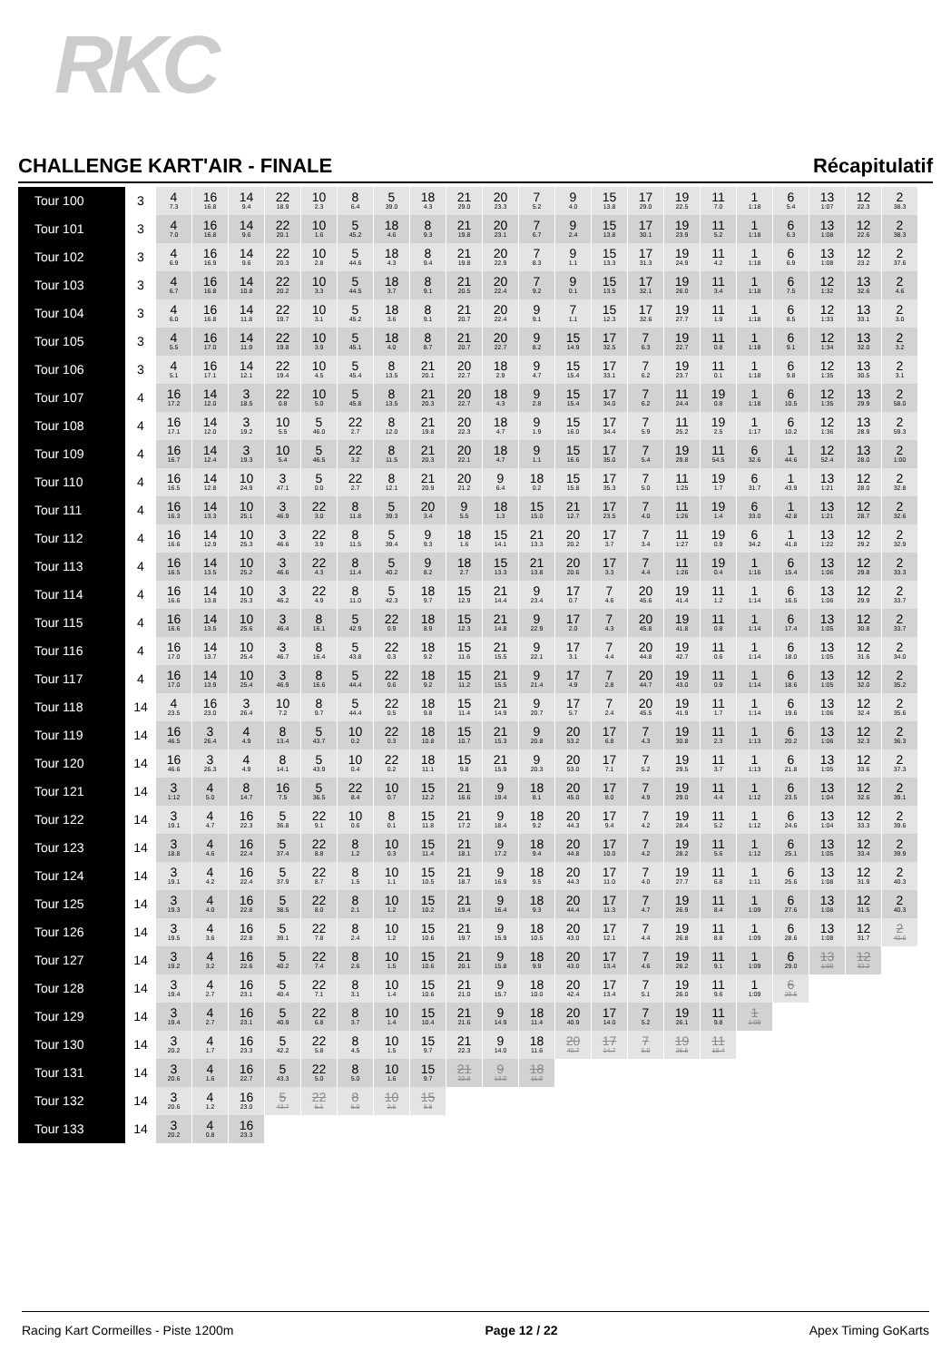RKC
CHALLENGE KART'AIR - FINALE Récapitulatif
| Tour 100 | 3 | 4 7.3 | 16 16.8 | 14 9.4 | 22 18.9 | 10 2.3 | 8 6.4 | 5 39.0 | 18 4.3 | 21 29.0 | 20 23.3 | 7 5.2 | 9 4.0 | 15 13.8 | 17 29.0 | 19 22.5 | 11 7.0 | 1 1:18 | 6 5.4 | 13 1:07 | 12 22.3 | 2 38.3 |
| Tour 101 | 3 | 4 7.0 | 16 16.8 | 14 9.6 | 22 20.1 | 10 1.6 | 5 45.2 | 18 4.6 | 8 9.3 | 21 19.8 | 20 23.1 | 7 6.7 | 9 2.4 | 15 13.8 | 17 30.1 | 19 23.9 | 11 5.2 | 1 1:18 | 6 6.3 | 13 1:08 | 12 22.6 | 2 38.3 |
| Tour 102 | 3 | 4 6.9 | 16 16.9 | 14 9.6 | 22 20.3 | 10 2.8 | 5 44.6 | 18 4.3 | 8 9.4 | 21 19.8 | 20 22.9 | 7 8.3 | 9 1.1 | 15 13.3 | 17 31.3 | 19 24.9 | 11 4.2 | 1 1:18 | 6 6.9 | 13 1:08 | 12 23.2 | 2 37.6 |
| Tour 103 | 3 | 4 6.7 | 16 16.8 | 14 10.8 | 22 20.2 | 10 3.3 | 5 44.5 | 18 3.7 | 8 9.1 | 21 20.5 | 20 22.4 | 7 9.2 | 9 0.1 | 15 13.5 | 17 32.1 | 19 26.0 | 11 3.4 | 1 1:18 | 6 7.5 | 12 1:32 | 13 32.6 | 2 4.6 |
| Tour 104 | 3 | 4 6.0 | 16 16.8 | 14 11.8 | 22 19.7 | 10 3.1 | 5 45.2 | 18 3.6 | 8 9.1 | 21 20.7 | 20 22.4 | 9 9.1 | 7 1.1 | 15 12.3 | 17 32.6 | 19 27.7 | 11 1.9 | 1 1:18 | 6 8.5 | 12 1:33 | 13 33.1 | 2 3.0 |
| Tour 105 | 3 | 4 5.5 | 16 17.0 | 14 11.9 | 22 19.8 | 10 3.9 | 5 45.1 | 18 4.0 | 8 8.7 | 21 20.7 | 20 22.7 | 9 8.2 | 15 14.9 | 17 32.5 | 7 6.3 | 19 22.7 | 11 0.8 | 1 1:18 | 6 9.1 | 12 1:34 | 13 32.0 | 2 3.2 |
| Tour 106 | 3 | 4 5.1 | 16 17.1 | 14 12.1 | 22 19.4 | 10 4.5 | 5 45.4 | 8 13.5 | 21 20.1 | 20 22.7 | 18 2.9 | 9 4.7 | 15 15.4 | 17 33.1 | 7 6.2 | 19 23.7 | 11 0.1 | 1 1:18 | 6 9.8 | 12 1:35 | 13 30.5 | 2 3.1 |
| Tour 107 | 4 | 16 17.2 | 14 12.0 | 3 18.5 | 22 0.8 | 10 5.0 | 5 45.8 | 8 13.5 | 21 20.3 | 20 22.7 | 18 4.3 | 9 2.8 | 15 15.4 | 17 34.0 | 7 6.2 | 11 24.4 | 19 0.8 | 1 1:18 | 6 10.5 | 12 1:35 | 13 29.9 | 2 58.0 |
| Tour 108 | 4 | 16 17.1 | 14 12.0 | 3 19.2 | 10 5.5 | 5 46.0 | 22 2.7 | 8 12.0 | 21 19.8 | 20 22.3 | 18 4.7 | 9 1.9 | 15 16.0 | 17 34.4 | 7 5.9 | 11 25.2 | 19 2.5 | 1 1:17 | 6 10.2 | 12 1:36 | 13 28.9 | 2 59.3 |
| Tour 109 | 4 | 16 16.7 | 14 12.4 | 3 19.3 | 10 5.4 | 5 46.5 | 22 3.2 | 8 11.5 | 21 20.3 | 20 22.1 | 18 4.7 | 9 1.1 | 15 16.6 | 17 35.0 | 7 5.4 | 19 29.8 | 11 54.5 | 6 32.6 | 1 44.6 | 12 52.4 | 13 28.0 | 2 1:00 |
| Tour 110 | 4 | 16 16.5 | 14 12.8 | 10 24.9 | 3 47.1 | 5 0.0 | 22 2.7 | 8 12.1 | 21 20.9 | 20 21.2 | 9 6.4 | 18 0.2 | 15 15.8 | 17 35.3 | 7 5.0 | 11 1:25 | 19 1.7 | 6 31.7 | 1 43.9 | 13 1:21 | 12 28.0 | 2 32.8 |
| Tour 111 | 4 | 16 16.3 | 14 13.3 | 10 25.1 | 3 46.9 | 22 3.0 | 8 11.8 | 5 39.3 | 20 3.4 | 9 5.5 | 18 1.3 | 15 15.0 | 21 12.7 | 17 23.5 | 7 4.0 | 11 1:26 | 19 1.4 | 6 33.0 | 1 42.8 | 13 1:21 | 12 28.7 | 2 32.6 |
| Tour 112 | 4 | 16 16.6 | 14 12.9 | 10 25.3 | 3 46.6 | 22 3.9 | 8 11.5 | 5 39.4 | 9 9.3 | 18 1.6 | 15 14.1 | 21 13.3 | 20 20.2 | 17 3.7 | 7 3.4 | 11 1:27 | 19 0.9 | 6 34.2 | 1 41.8 | 13 1:22 | 12 29.2 | 2 32.9 |
| Tour 113 | 4 | 16 16.5 | 14 13.5 | 10 25.2 | 3 46.6 | 22 4.3 | 8 11.4 | 5 40.2 | 9 8.2 | 18 2.7 | 15 13.3 | 21 13.8 | 20 20.6 | 17 3.3 | 7 4.4 | 11 1:26 | 19 0.4 | 1 1:16 | 6 15.4 | 13 1:06 | 12 29.8 | 2 33.3 |
| Tour 114 | 4 | 16 16.6 | 14 13.8 | 10 25.3 | 3 46.2 | 22 4.9 | 8 11.0 | 5 42.3 | 18 9.7 | 15 12.9 | 21 14.4 | 9 23.4 | 17 0.7 | 7 4.6 | 20 45.6 | 19 41.4 | 11 1.2 | 1 1:14 | 6 16.5 | 13 1:06 | 12 29.9 | 2 33.7 |
| Tour 115 | 4 | 16 16.6 | 14 13.5 | 10 25.6 | 3 46.4 | 8 16.1 | 5 42.9 | 22 0.9 | 18 8.9 | 15 12.3 | 21 14.8 | 9 22.9 | 17 2.0 | 7 4.3 | 20 45.8 | 19 41.8 | 11 0.8 | 1 1:14 | 6 17.4 | 13 1:05 | 12 30.8 | 2 33.7 |
| Tour 116 | 4 | 16 17.0 | 14 13.7 | 10 25.4 | 3 46.7 | 8 16.4 | 5 43.8 | 22 0.3 | 18 9.2 | 15 11.6 | 21 15.5 | 9 22.1 | 17 3.1 | 7 4.4 | 20 44.8 | 19 42.7 | 11 0.6 | 1 1:14 | 6 18.0 | 13 1:05 | 12 31.6 | 2 34.0 |
| Tour 117 | 4 | 16 17.0 | 14 13.9 | 10 25.4 | 3 46.9 | 8 16.6 | 5 44.4 | 22 0.6 | 18 9.2 | 15 11.2 | 21 15.5 | 9 21.4 | 17 4.9 | 7 2.8 | 20 44.7 | 19 43.0 | 11 0.9 | 1 1:14 | 6 18.6 | 13 1:05 | 12 32.0 | 2 35.2 |
| Tour 118 | 14 | 4 23.5 | 16 23.0 | 3 26.4 | 10 7.2 | 8 9.7 | 5 44.4 | 22 0.5 | 18 9.8 | 15 11.4 | 21 14.9 | 9 20.7 | 17 5.7 | 7 2.4 | 20 45.5 | 19 41.9 | 11 1.7 | 1 1:14 | 6 19.6 | 13 1:06 | 12 32.4 | 2 35.6 |
| Tour 119 | 14 | 16 46.5 | 3 26.4 | 4 4.9 | 8 13.4 | 5 43.7 | 10 0.2 | 22 0.3 | 18 10.8 | 15 10.7 | 21 15.3 | 9 20.8 | 20 53.2 | 17 6.8 | 7 4.3 | 19 30.8 | 11 2.3 | 1 1:13 | 6 20.2 | 13 1:06 | 12 32.3 | 2 36.3 |
| Tour 120 | 14 | 16 46.6 | 3 26.3 | 4 4.9 | 8 14.1 | 5 43.9 | 10 0.4 | 22 0.2 | 18 11.1 | 15 9.8 | 21 15.9 | 9 20.3 | 20 53.0 | 17 7.1 | 7 5.2 | 19 29.5 | 11 3.7 | 1 1:13 | 6 21.8 | 13 1:05 | 12 33.6 | 2 37.3 |
| Tour 121 | 14 | 3 1:12 | 4 5.0 | 8 14.7 | 16 7.5 | 5 36.5 | 22 8.4 | 10 0.7 | 15 12.2 | 21 16.6 | 9 19.4 | 18 8.1 | 20 45.0 | 17 8.0 | 7 4.9 | 19 29.0 | 11 4.4 | 1 1:12 | 6 23.5 | 13 1:04 | 12 32.6 | 2 39.1 |
| Tour 122 | 14 | 3 19.1 | 4 4.7 | 16 22.3 | 5 36.8 | 22 9.1 | 10 0.6 | 8 0.1 | 15 11.8 | 21 17.2 | 9 18.4 | 18 9.2 | 20 44.3 | 17 9.4 | 7 4.2 | 19 28.4 | 11 5.2 | 1 1:12 | 6 24.6 | 13 1:04 | 12 33.3 | 2 39.6 |
| Tour 123 | 14 | 3 18.8 | 4 4.6 | 16 22.4 | 5 37.4 | 22 8.8 | 8 1.2 | 10 0.3 | 15 11.4 | 21 18.1 | 9 17.2 | 18 9.4 | 20 44.8 | 17 10.0 | 7 4.2 | 19 28.2 | 11 5.6 | 1 1:12 | 6 25.1 | 13 1:05 | 12 33.4 | 2 39.9 |
| Tour 124 | 14 | 3 19.1 | 4 4.2 | 16 22.4 | 5 37.9 | 22 8.7 | 8 1.5 | 10 1.1 | 15 10.5 | 21 18.7 | 9 16.9 | 18 9.5 | 20 44.3 | 17 11.0 | 7 4.0 | 19 27.7 | 11 6.8 | 1 1:11 | 6 25.6 | 13 1:08 | 12 31.9 | 2 40.3 |
| Tour 125 | 14 | 3 19.3 | 4 4.0 | 16 22.8 | 5 38.5 | 22 8.0 | 8 2.1 | 10 1.2 | 15 10.2 | 21 19.4 | 9 16.4 | 18 9.3 | 20 44.4 | 17 11.3 | 7 4.7 | 19 26.9 | 11 8.4 | 1 1:09 | 6 27.6 | 13 1:08 | 12 31.5 | 2 40.3 |
| Tour 126 | 14 | 3 19.5 | 4 3.6 | 16 22.8 | 5 39.1 | 22 7.8 | 8 2.4 | 10 1.2 | 15 10.6 | 21 19.7 | 9 15.9 | 18 10.5 | 20 43.0 | 17 12.1 | 7 4.4 | 19 26.8 | 11 8.8 | 1 1:09 | 6 28.6 | 13 1:08 | 12 31.7 | 2 40.6 |
| Tour 127 | 14 | 3 19.2 | 4 3.2 | 16 22.6 | 5 40.2 | 22 7.4 | 8 2.6 | 10 1.5 | 15 10.6 | 21 20.1 | 9 15.8 | 18 9.9 | 20 43.0 | 17 13.4 | 7 4.6 | 19 26.2 | 11 9.1 | 1 1:09 | 6 29.0 | 13 1:09 | 12 32.2 | |
| Tour 128 | 14 | 3 19.4 | 4 2.7 | 16 23.1 | 5 40.4 | 22 7.1 | 8 3.1 | 10 1.4 | 15 10.6 | 21 21.0 | 9 15.7 | 18 10.0 | 20 42.4 | 17 13.4 | 7 5.1 | 19 26.0 | 11 9.6 | 1 1:09 | 6 29.5 | | | |
| Tour 129 | 14 | 3 19.4 | 4 2.7 | 16 23.1 | 5 40.9 | 22 6.8 | 8 3.7 | 10 1.4 | 15 10.4 | 21 21.6 | 9 14.9 | 18 11.4 | 20 40.9 | 17 14.0 | 7 5.2 | 19 26.1 | 11 9.8 | 1 1:09 | | | | |
| Tour 130 | 14 | 3 20.2 | 4 1.7 | 16 23.3 | 5 42.2 | 22 5.8 | 8 4.5 | 10 1.5 | 15 9.7 | 21 22.3 | 9 14.0 | 18 11.6 | 20 40.7 | 17 14.7 | 7 5.0 | 19 26.5 | 11 10.4 | | | | | |
| Tour 131 | 14 | 3 20.6 | 4 1.6 | 16 22.7 | 5 43.3 | 22 5.0 | 8 5.0 | 10 1.6 | 15 9.7 | 21 22.8 | 9 13.0 | 18 11.9 | | | | | | | | | | |
| Tour 132 | 14 | 3 20.6 | 4 1.2 | 16 23.0 | 5 43.7 | 22 5.1 | 8 5.0 | 10 2.5 | 15 8.8 | | | | | | | | | | | | | |
| Tour 133 | 14 | 3 20.2 | 4 0.8 | 16 23.3 | | | | | | | | | | | | | | | | | | |
Racing Kart Cormeilles - Piste 1200m Page 12 / 22 Apex Timing GoKarts